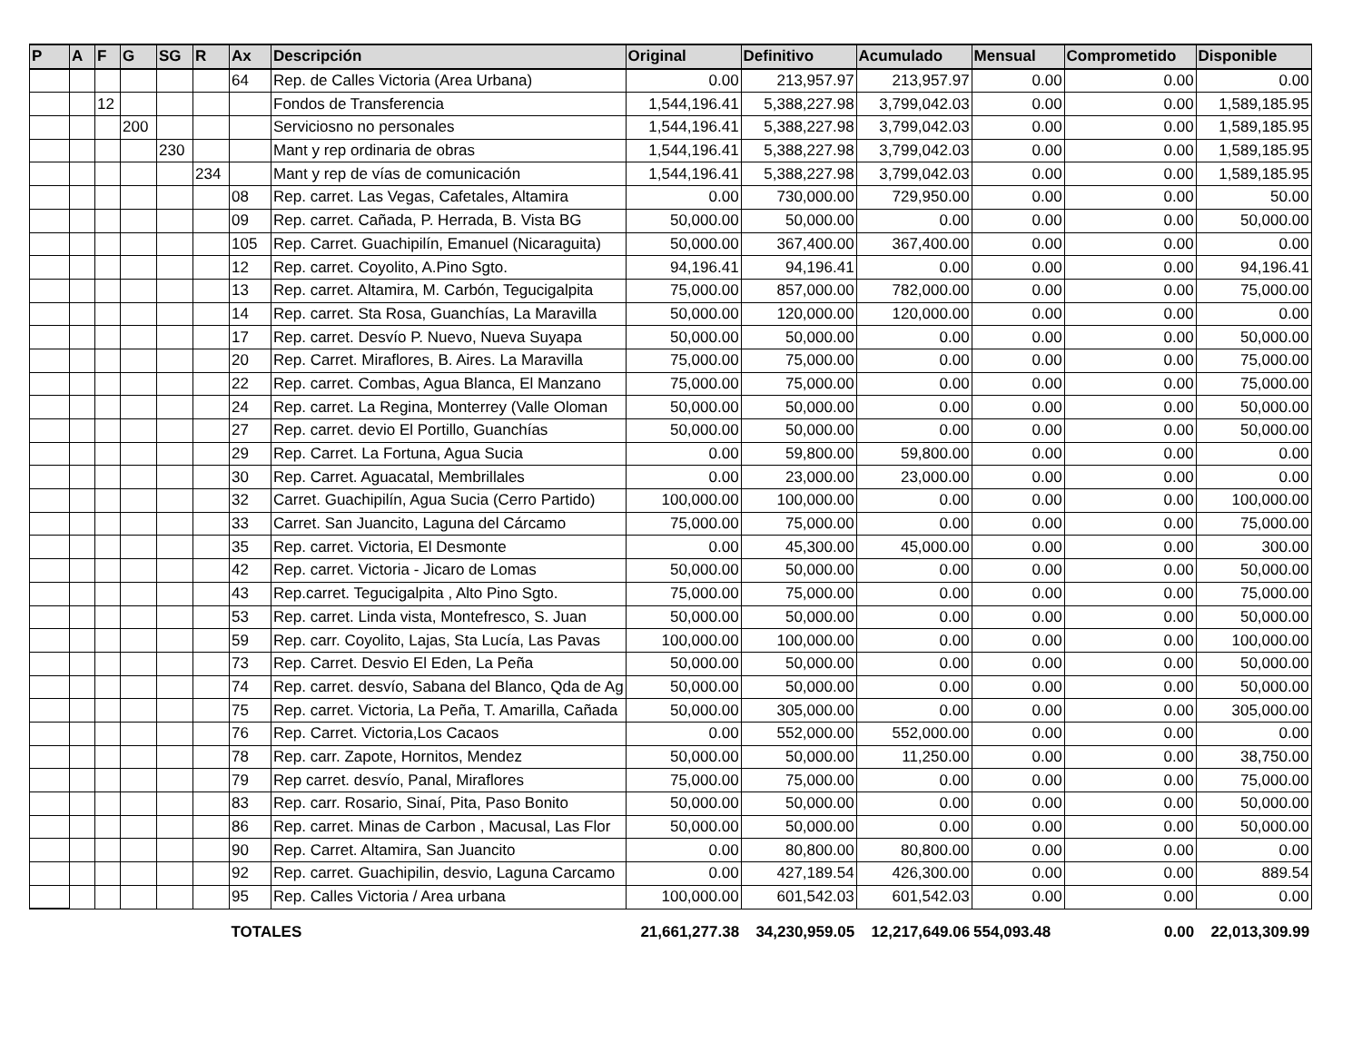| P | A | F | G | SG | R | Ax | Descripción | Original | Definitivo | Acumulado | Mensual | Comprometido | Disponible |
| --- | --- | --- | --- | --- | --- | --- | --- | --- | --- | --- | --- | --- | --- |
| | | | | | | 64 | Rep. de Calles Victoria (Area Urbana) | 0.00 | 213,957.97 | 213,957.97 | 0.00 | 0.00 | 0.00 |
| | | 12 | | | | | Fondos de Transferencia | 1,544,196.41 | 5,388,227.98 | 3,799,042.03 | 0.00 | 0.00 | 1,589,185.95 |
| | | | 200 | | | | Serviciosno no personales | 1,544,196.41 | 5,388,227.98 | 3,799,042.03 | 0.00 | 0.00 | 1,589,185.95 |
| | | | | 230 | | | Mant y rep ordinaria de obras | 1,544,196.41 | 5,388,227.98 | 3,799,042.03 | 0.00 | 0.00 | 1,589,185.95 |
| | | | | | 234 | | Mant y rep de vías de comunicación | 1,544,196.41 | 5,388,227.98 | 3,799,042.03 | 0.00 | 0.00 | 1,589,185.95 |
| | | | | | | 08 | Rep. carret. Las Vegas, Cafetales, Altamira | 0.00 | 730,000.00 | 729,950.00 | 0.00 | 0.00 | 50.00 |
| | | | | | | 09 | Rep. carret. Cañada, P. Herrada, B. Vista BG | 50,000.00 | 50,000.00 | 0.00 | 0.00 | 0.00 | 50,000.00 |
| | | | | | | 105 | Rep. Carret. Guachipilín, Emanuel (Nicaraguita) | 50,000.00 | 367,400.00 | 367,400.00 | 0.00 | 0.00 | 0.00 |
| | | | | | | 12 | Rep. carret. Coyolito, A.Pino Sgto. | 94,196.41 | 94,196.41 | 0.00 | 0.00 | 0.00 | 94,196.41 |
| | | | | | | 13 | Rep. carret. Altamira, M. Carbón, Tegucigalpita | 75,000.00 | 857,000.00 | 782,000.00 | 0.00 | 0.00 | 75,000.00 |
| | | | | | | 14 | Rep. carret. Sta Rosa, Guanchías, La Maravilla | 50,000.00 | 120,000.00 | 120,000.00 | 0.00 | 0.00 | 0.00 |
| | | | | | | 17 | Rep. carret. Desvío P. Nuevo, Nueva Suyapa | 50,000.00 | 50,000.00 | 0.00 | 0.00 | 0.00 | 50,000.00 |
| | | | | | | 20 | Rep. Carret. Miraflores, B. Aires. La Maravilla | 75,000.00 | 75,000.00 | 0.00 | 0.00 | 0.00 | 75,000.00 |
| | | | | | | 22 | Rep. carret. Combas, Agua Blanca, El Manzano | 75,000.00 | 75,000.00 | 0.00 | 0.00 | 0.00 | 75,000.00 |
| | | | | | | 24 | Rep. carret. La Regina, Monterrey (Valle Oloman | 50,000.00 | 50,000.00 | 0.00 | 0.00 | 0.00 | 50,000.00 |
| | | | | | | 27 | Rep. carret. devio El Portillo, Guanchías | 50,000.00 | 50,000.00 | 0.00 | 0.00 | 0.00 | 50,000.00 |
| | | | | | | 29 | Rep. Carret. La Fortuna, Agua Sucia | 0.00 | 59,800.00 | 59,800.00 | 0.00 | 0.00 | 0.00 |
| | | | | | | 30 | Rep. Carret. Aguacatal, Membrillales | 0.00 | 23,000.00 | 23,000.00 | 0.00 | 0.00 | 0.00 |
| | | | | | | 32 | Carret. Guachipilín, Agua Sucia (Cerro Partido) | 100,000.00 | 100,000.00 | 0.00 | 0.00 | 0.00 | 100,000.00 |
| | | | | | | 33 | Carret. San Juancito, Laguna del Cárcamo | 75,000.00 | 75,000.00 | 0.00 | 0.00 | 0.00 | 75,000.00 |
| | | | | | | 35 | Rep. carret. Victoria, El Desmonte | 0.00 | 45,300.00 | 45,000.00 | 0.00 | 0.00 | 300.00 |
| | | | | | | 42 | Rep. carret. Victoria - Jicaro de Lomas | 50,000.00 | 50,000.00 | 0.00 | 0.00 | 0.00 | 50,000.00 |
| | | | | | | 43 | Rep.carret. Tegucigalpita , Alto Pino Sgto. | 75,000.00 | 75,000.00 | 0.00 | 0.00 | 0.00 | 75,000.00 |
| | | | | | | 53 | Rep. carret. Linda vista, Montefresco, S. Juan | 50,000.00 | 50,000.00 | 0.00 | 0.00 | 0.00 | 50,000.00 |
| | | | | | | 59 | Rep. carr. Coyolito, Lajas, Sta Lucía, Las Pavas | 100,000.00 | 100,000.00 | 0.00 | 0.00 | 0.00 | 100,000.00 |
| | | | | | | 73 | Rep. Carret. Desvio El Eden, La Peña | 50,000.00 | 50,000.00 | 0.00 | 0.00 | 0.00 | 50,000.00 |
| | | | | | | 74 | Rep. carret. desvío, Sabana del Blanco, Qda de Ag | 50,000.00 | 50,000.00 | 0.00 | 0.00 | 0.00 | 50,000.00 |
| | | | | | | 75 | Rep. carret. Victoria, La Peña, T. Amarilla, Cañada | 50,000.00 | 305,000.00 | 0.00 | 0.00 | 0.00 | 305,000.00 |
| | | | | | | 76 | Rep. Carret. Victoria,Los Cacaos | 0.00 | 552,000.00 | 552,000.00 | 0.00 | 0.00 | 0.00 |
| | | | | | | 78 | Rep. carr. Zapote, Hornitos, Mendez | 50,000.00 | 50,000.00 | 11,250.00 | 0.00 | 0.00 | 38,750.00 |
| | | | | | | 79 | Rep carret. desvío, Panal, Miraflores | 75,000.00 | 75,000.00 | 0.00 | 0.00 | 0.00 | 75,000.00 |
| | | | | | | 83 | Rep. carr. Rosario, Sinaí, Pita, Paso Bonito | 50,000.00 | 50,000.00 | 0.00 | 0.00 | 0.00 | 50,000.00 |
| | | | | | | 86 | Rep. carret. Minas de Carbon , Macusal, Las Flor | 50,000.00 | 50,000.00 | 0.00 | 0.00 | 0.00 | 50,000.00 |
| | | | | | | 90 | Rep. Carret. Altamira, San Juancito | 0.00 | 80,800.00 | 80,800.00 | 0.00 | 0.00 | 0.00 |
| | | | | | | 92 | Rep. carret. Guachipilin, desvio, Laguna Carcamo | 0.00 | 427,189.54 | 426,300.00 | 0.00 | 0.00 | 889.54 |
| | | | | | | 95 | Rep. Calles Victoria / Area urbana | 100,000.00 | 601,542.03 | 601,542.03 | 0.00 | 0.00 | 0.00 |
| | | | | | | TOTALES | | 21,661,277.38 | 34,230,959.05 | 12,217,649.06 | 554,093.48 | 0.00 | 22,013,309.99 |